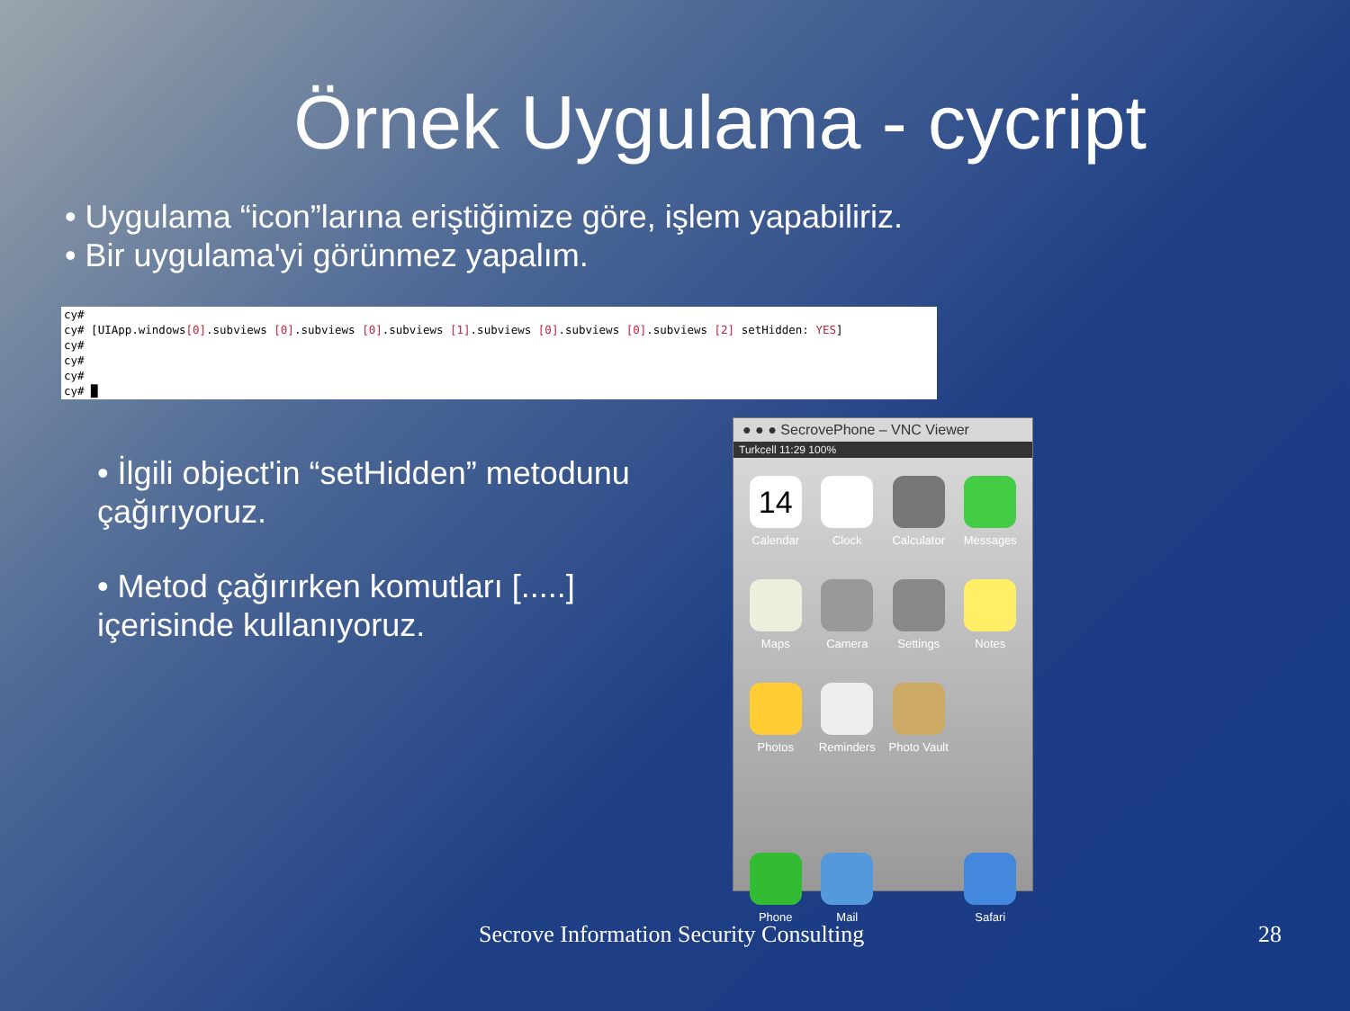Örnek Uygulama - cycript
• Uygulama “icon”larına eriştiğimize göre, işlem yapabiliriz.
• Bir uygulama'yi görünmez yapalım.
cy# cy# [UIApp.windows[0].subviews [0].subviews [0].subviews [1].subviews [0].subviews [0].subviews [2] setHidden: YES] cy# cy# cy# cy# █
• İlgili object'in “setHidden” metodunu çağırıyoruz.
• Metod çağırırken komutları [.....] içerisinde kullanıyoruz.
● ● ● SecrovePhone – VNC Viewer
Turkcell 11:29 100%
14
Calendar
Clock
Calculator
Messages
Maps
Camera
Settings
Notes
Photos
Reminders
Photo Vault
Phone
Mail
Safari
Secrove Information Security Consulting
28